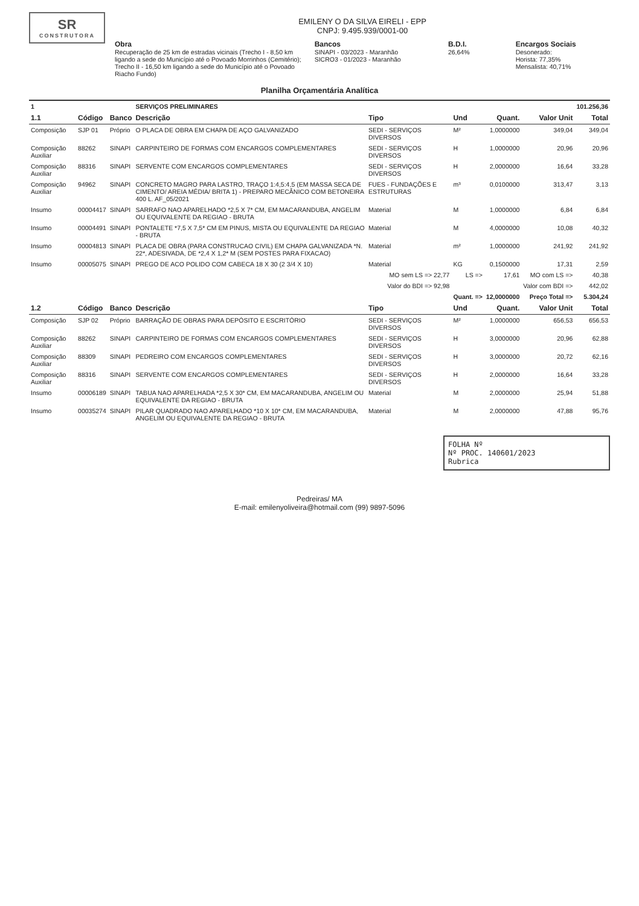SR
CONSTRUTORA
EMILENY O DA SILVA EIRELI - EPP
CNPJ: 9.495.939/0001-00
Obra
Recuperação de 25 km de estradas vicinais (Trecho I - 8,50 km ligando a sede do Município até o Povoado Morrinhos (Cemitério); Trecho II - 16,50 km ligando a sede do Município até o Povoado Riacho Fundo)
Bancos
SINAPI - 03/2023 - Maranhão
SICRO3 - 01/2023 - Maranhão
B.D.I.
26,64%
Encargos Sociais
Desonerado:
Horista: 77,35%
Mensalista: 40,71%
Planilha Orçamentária Analítica
| 1 | | | SERVIÇOS PRELIMINARES | | | | | 101.256,36 |
| 1.1 | Código | Banco | Descrição | Tipo | Und | Quant. | Valor Unit | Total |
| Composição | SJP 01 | Próprio | O PLACA DE OBRA EM CHAPA DE AÇO GALVANIZADO | SEDI - SERVIÇOS DIVERSOS | M² | 1,0000000 | 349,04 | 349,04 |
| Composição Auxiliar | 88262 | SINAPI | CARPINTEIRO DE FORMAS COM ENCARGOS COMPLEMENTARES | SEDI - SERVIÇOS DIVERSOS | H | 1,0000000 | 20,96 | 20,96 |
| Composição Auxiliar | 88316 | SINAPI | SERVENTE COM ENCARGOS COMPLEMENTARES | SEDI - SERVIÇOS DIVERSOS | H | 2,0000000 | 16,64 | 33,28 |
| Composição Auxiliar | 94962 | SINAPI | CONCRETO MAGRO PARA LASTRO, TRAÇO 1:4,5:4,5 (EM MASSA SECA DE CIMENTO/ AREIA MÉDIA/ BRITA 1) - PREPARO MECÂNICO COM BETONEIRA 400 L. AF_05/2021 | FUES - FUNDAÇÕES E ESTRUTURAS | m³ | 0,0100000 | 313,47 | 3,13 |
| Insumo | 00004417 | SINAPI | SARRAFO NAO APARELHADO *2,5 X 7* CM, EM MACARANDUBA, ANGELIM OU EQUIVALENTE DA REGIAO - BRUTA | Material | M | 1,0000000 | 6,84 | 6,84 |
| Insumo | 00004491 | SINAPI | PONTALETE *7,5 X 7,5* CM EM PINUS, MISTA OU EQUIVALENTE DA REGIAO - BRUTA | Material | M | 4,0000000 | 10,08 | 40,32 |
| Insumo | 00004813 | SINAPI | PLACA DE OBRA (PARA CONSTRUCAO CIVIL) EM CHAPA GALVANIZADA *N. 22*, ADESIVADA, DE *2,4 X 1,2* M (SEM POSTES PARA FIXACAO) | Material | m² | 1,0000000 | 241,92 | 241,92 |
| Insumo | 00005075 | SINAPI | PREGO DE ACO POLIDO COM CABECA 18 X 30 (2 3/4 X 10) | Material | KG | 0,1500000 | 17,31 | 2,59 |
| | | | | MO sem LS => 22,77 | LS => | 17,61 | MO com LS => | 40,38 |
| | | | | Valor do BDI => 92,98 | | | Valor com BDI => | 442,02 |
| | | | | | Quant. => | 12,0000000 | Preço Total => | 5.304,24 |
| 1.2 | Código | Banco | Descrição | Tipo | Und | Quant. | Valor Unit | Total |
| Composição | SJP 02 | Próprio | BARRAÇÃO DE OBRAS PARA DEPÓSITO E ESCRITÓRIO | SEDI - SERVIÇOS DIVERSOS | M² | 1,0000000 | 656,53 | 656,53 |
| Composição Auxiliar | 88262 | SINAPI | CARPINTEIRO DE FORMAS COM ENCARGOS COMPLEMENTARES | SEDI - SERVIÇOS DIVERSOS | H | 3,0000000 | 20,96 | 62,88 |
| Composição Auxiliar | 88309 | SINAPI | PEDREIRO COM ENCARGOS COMPLEMENTARES | SEDI - SERVIÇOS DIVERSOS | H | 3,0000000 | 20,72 | 62,16 |
| Composição Auxiliar | 88316 | SINAPI | SERVENTE COM ENCARGOS COMPLEMENTARES | SEDI - SERVIÇOS DIVERSOS | H | 2,0000000 | 16,64 | 33,28 |
| Insumo | 00006189 | SINAPI | TABUA NAO APARELHADA *2,5 X 30* CM, EM MACARANDUBA, ANGELIM OU EQUIVALENTE DA REGIAO - BRUTA | Material | M | 2,0000000 | 25,94 | 51,88 |
| Insumo | 00035274 | SINAPI | PILAR QUADRADO NAO APARELHADO *10 X 10* CM, EM MACARANDUBA, ANGELIM OU EQUIVALENTE DA REGIAO - BRUTA | Material | M | 2,0000000 | 47,88 | 95,76 |
FOLHA Nº
Nº PROC. 140601/2023
Rubrica
Pedreiras/ MA
E-mail: emilenyoliveira@hotmail.com (99) 9897-5096